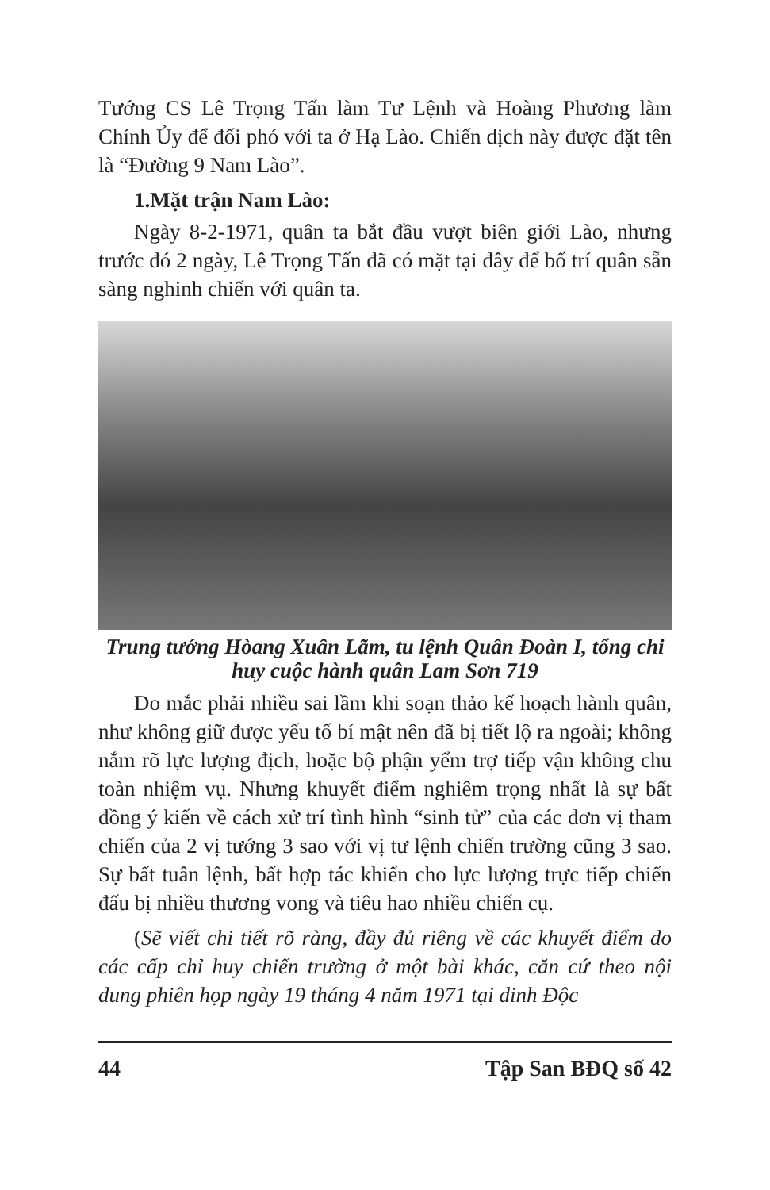Tướng CS Lê Trọng Tấn làm Tư Lệnh và Hoàng Phương làm Chính Ủy để đối phó với ta ở Hạ Lào. Chiến dịch này được đặt tên là “Đường 9 Nam Lào”.
1.Mặt trận Nam Lào:
Ngày 8-2-1971, quân ta bắt đầu vượt biên giới Lào, nhưng trước đó 2 ngày, Lê Trọng Tấn đã có mặt tại đây để bố trí quân sẵn sàng nghinh chiến với quân ta.
Trung tướng Hòang Xuân Lãm, tu lệnh Quân Đoàn I, tổng chi huy cuộc hành quân Lam Sơn 719
Do mắc phải nhiều sai lầm khi soạn thảo kế hoạch hành quân, như không giữ được yếu tố bí mật nên đã bị tiết lộ ra ngoài; không nắm rõ lực lượng địch, hoặc bộ phận yểm trợ tiếp vận không chu toàn nhiệm vụ. Nhưng khuyết điểm nghiêm trọng nhất là sự bất đồng ý kiến về cách xử trí tình hình “sinh tử” của các đơn vị tham chiến của 2 vị tướng 3 sao với vị tư lệnh chiến trường cũng 3 sao. Sự bất tuân lệnh, bất hợp tác khiến cho lực lượng trực tiếp chiến đấu bị nhiều thương vong và tiêu hao nhiều chiến cụ.
(Sẽ viết chi tiết rõ ràng, đầy đủ riêng về các khuyết điểm do các cấp chỉ huy chiến trường ở một bài khác, căn cứ theo nội dung phiên họp ngày 19 tháng 4 năm 1971 tại dinh Độc
44 Tập San BĐQ số 42